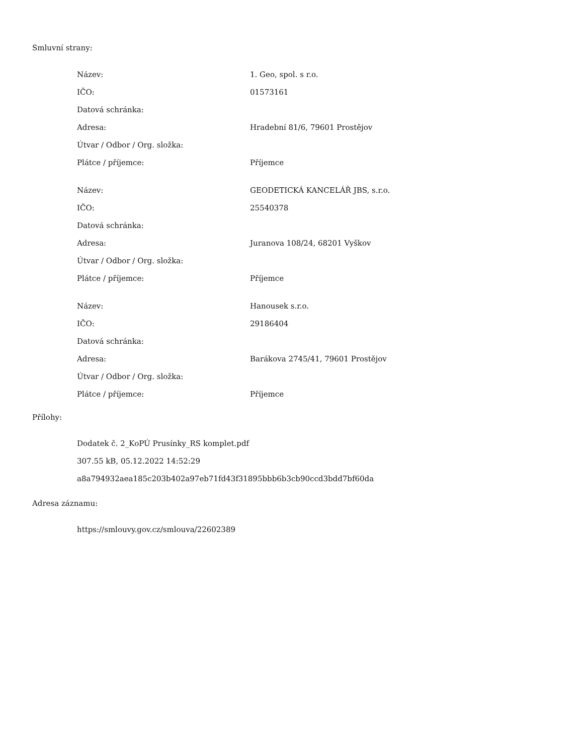Smluvní strany:
| Název: | 1. Geo, spol. s r.o. |
| IČO: | 01573161 |
| Datová schránka: | |
| Adresa: | Hradební 81/6, 79601 Prostějov |
| Útvar / Odbor / Org. složka: | |
| Plátce / příjemce: | Příjemce |
| Název: | GEODETICKÁ KANCELÁŘ JBS, s.r.o. |
| IČO: | 25540378 |
| Datová schránka: | |
| Adresa: | Juranova 108/24, 68201 Vyškov |
| Útvar / Odbor / Org. složka: | |
| Plátce / příjemce: | Příjemce |
| Název: | Hanousek s.r.o. |
| IČO: | 29186404 |
| Datová schránka: | |
| Adresa: | Barákova 2745/41, 79601 Prostějov |
| Útvar / Odbor / Org. složka: | |
| Plátce / příjemce: | Příjemce |
Přílohy:
Dodatek č. 2_KoPÚ Prusínky_RS komplet.pdf
307.55 kB, 05.12.2022 14:52:29
a8a794932aea185c203b402a97eb71fd43f31895bbb6b3cb90ccd3bdd7bf60da
Adresa záznamu:
https://smlouvy.gov.cz/smlouva/22602389